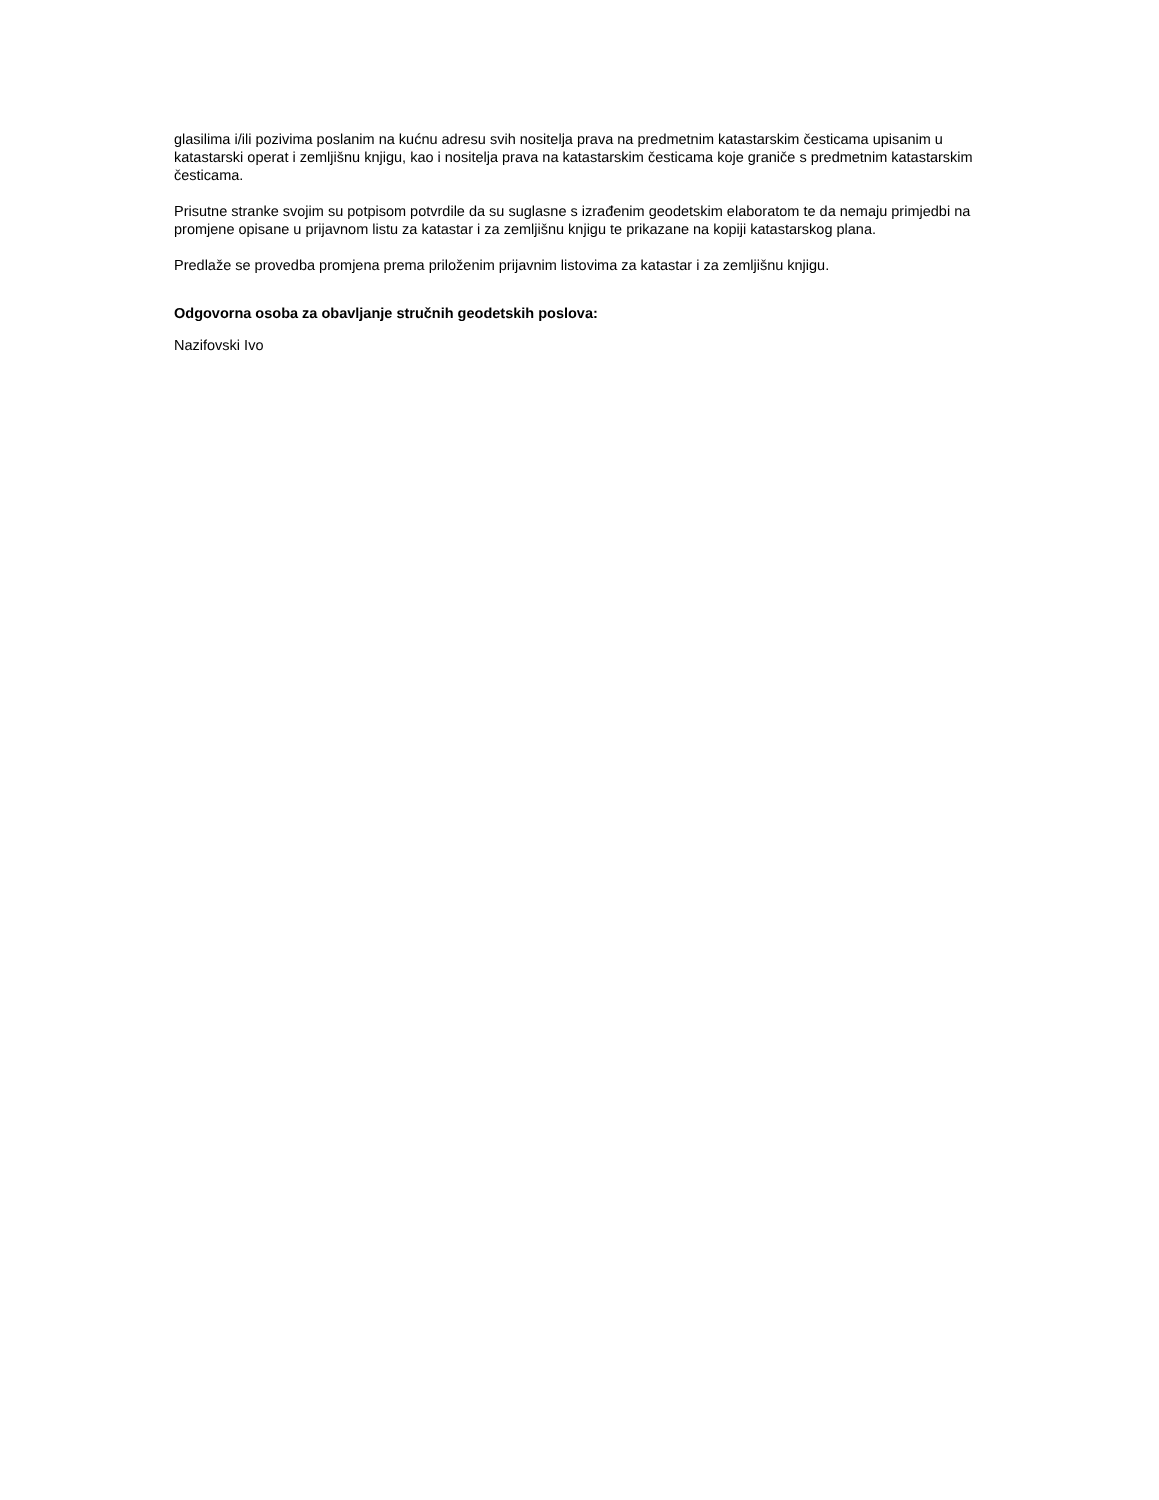glasilima i/ili pozivima poslanim na kućnu adresu svih nositelja prava na predmetnim katastarskim česticama upisanim u katastarski operat i zemljišnu knjigu, kao i nositelja prava na katastarskim česticama koje graniče s predmetnim katastarskim česticama.
Prisutne stranke svojim su potpisom potvrdile da su suglasne s izrađenim geodetskim elaboratom te da nemaju primjedbi na promjene opisane u prijavnom listu za katastar i za zemljišnu knjigu te prikazane na kopiji katastarskog plana.
Predlaže se provedba promjena prema priloženim prijavnim listovima za katastar i za zemljišnu knjigu.
Odgovorna osoba za obavljanje stručnih geodetskih poslova:
Nazifovski Ivo